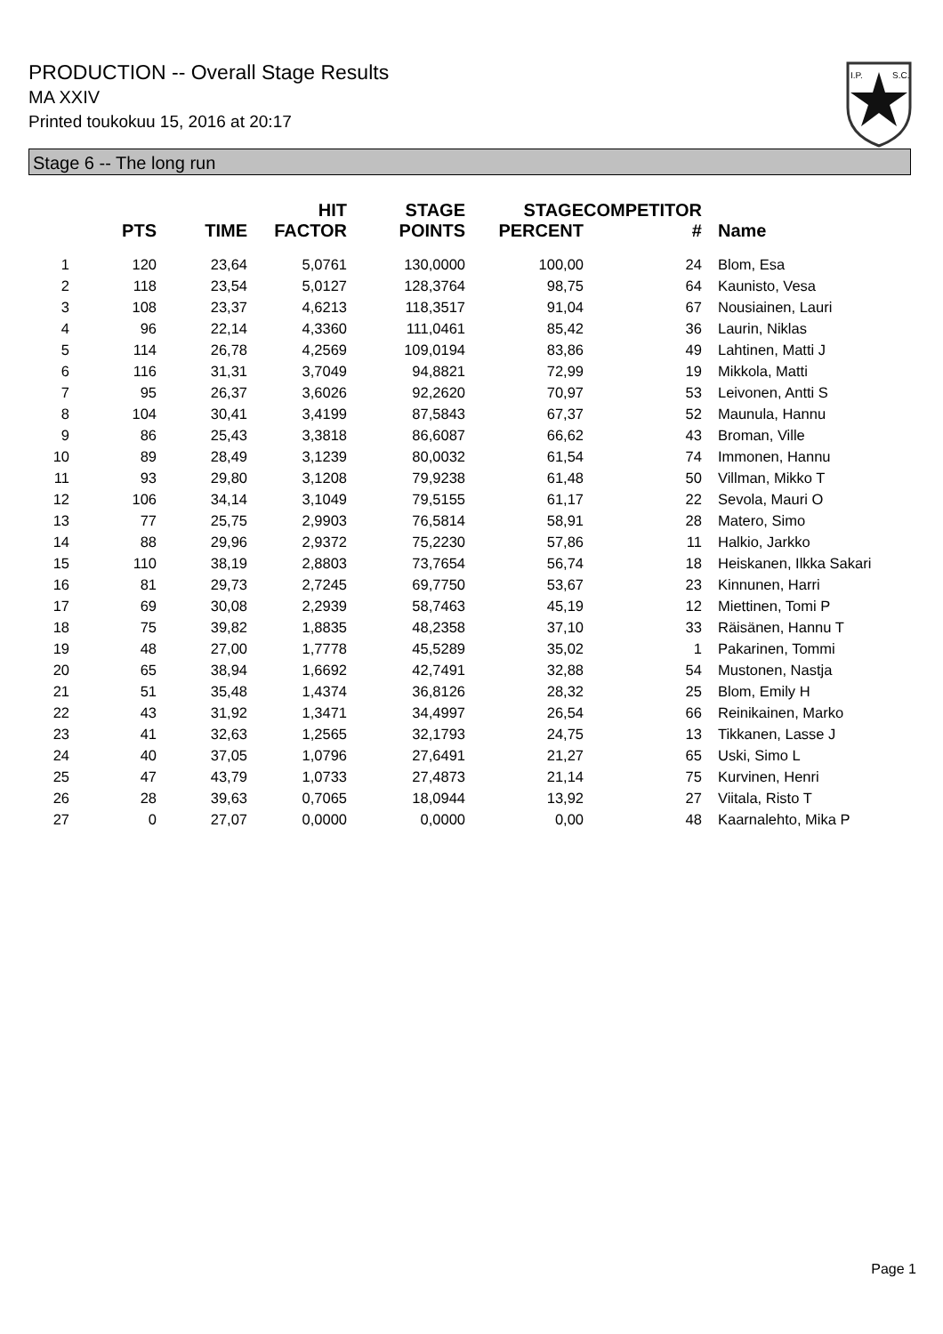PRODUCTION -- Overall Stage Results
MA XXIV
Printed toukokuu 15, 2016 at 20:17
I.P.
S.C.
Stage 6 -- The long run
| | PTS | TIME | HIT FACTOR | STAGE POINTS | STAGE PERCENT | COMPETITOR # | Name |
| --- | --- | --- | --- | --- | --- | --- | --- |
| 1 | 120 | 23,64 | 5,0761 | 130,0000 | 100,00 | 24 | Blom, Esa |
| 2 | 118 | 23,54 | 5,0127 | 128,3764 | 98,75 | 64 | Kaunisto, Vesa |
| 3 | 108 | 23,37 | 4,6213 | 118,3517 | 91,04 | 67 | Nousiainen, Lauri |
| 4 | 96 | 22,14 | 4,3360 | 111,0461 | 85,42 | 36 | Laurin, Niklas |
| 5 | 114 | 26,78 | 4,2569 | 109,0194 | 83,86 | 49 | Lahtinen, Matti J |
| 6 | 116 | 31,31 | 3,7049 | 94,8821 | 72,99 | 19 | Mikkola, Matti |
| 7 | 95 | 26,37 | 3,6026 | 92,2620 | 70,97 | 53 | Leivonen, Antti S |
| 8 | 104 | 30,41 | 3,4199 | 87,5843 | 67,37 | 52 | Maunula, Hannu |
| 9 | 86 | 25,43 | 3,3818 | 86,6087 | 66,62 | 43 | Broman, Ville |
| 10 | 89 | 28,49 | 3,1239 | 80,0032 | 61,54 | 74 | Immonen, Hannu |
| 11 | 93 | 29,80 | 3,1208 | 79,9238 | 61,48 | 50 | Villman, Mikko T |
| 12 | 106 | 34,14 | 3,1049 | 79,5155 | 61,17 | 22 | Sevola, Mauri O |
| 13 | 77 | 25,75 | 2,9903 | 76,5814 | 58,91 | 28 | Matero, Simo |
| 14 | 88 | 29,96 | 2,9372 | 75,2230 | 57,86 | 11 | Halkio, Jarkko |
| 15 | 110 | 38,19 | 2,8803 | 73,7654 | 56,74 | 18 | Heiskanen, Ilkka Sakari |
| 16 | 81 | 29,73 | 2,7245 | 69,7750 | 53,67 | 23 | Kinnunen, Harri |
| 17 | 69 | 30,08 | 2,2939 | 58,7463 | 45,19 | 12 | Miettinen, Tomi P |
| 18 | 75 | 39,82 | 1,8835 | 48,2358 | 37,10 | 33 | Räisänen, Hannu T |
| 19 | 48 | 27,00 | 1,7778 | 45,5289 | 35,02 | 1 | Pakarinen, Tommi |
| 20 | 65 | 38,94 | 1,6692 | 42,7491 | 32,88 | 54 | Mustonen, Nastja |
| 21 | 51 | 35,48 | 1,4374 | 36,8126 | 28,32 | 25 | Blom, Emily H |
| 22 | 43 | 31,92 | 1,3471 | 34,4997 | 26,54 | 66 | Reinikainen, Marko |
| 23 | 41 | 32,63 | 1,2565 | 32,1793 | 24,75 | 13 | Tikkanen, Lasse J |
| 24 | 40 | 37,05 | 1,0796 | 27,6491 | 21,27 | 65 | Uski, Simo L |
| 25 | 47 | 43,79 | 1,0733 | 27,4873 | 21,14 | 75 | Kurvinen, Henri |
| 26 | 28 | 39,63 | 0,7065 | 18,0944 | 13,92 | 27 | Viitala, Risto T |
| 27 | 0 | 27,07 | 0,0000 | 0,0000 | 0,00 | 48 | Kaarnalehto, Mika P |
Page 1